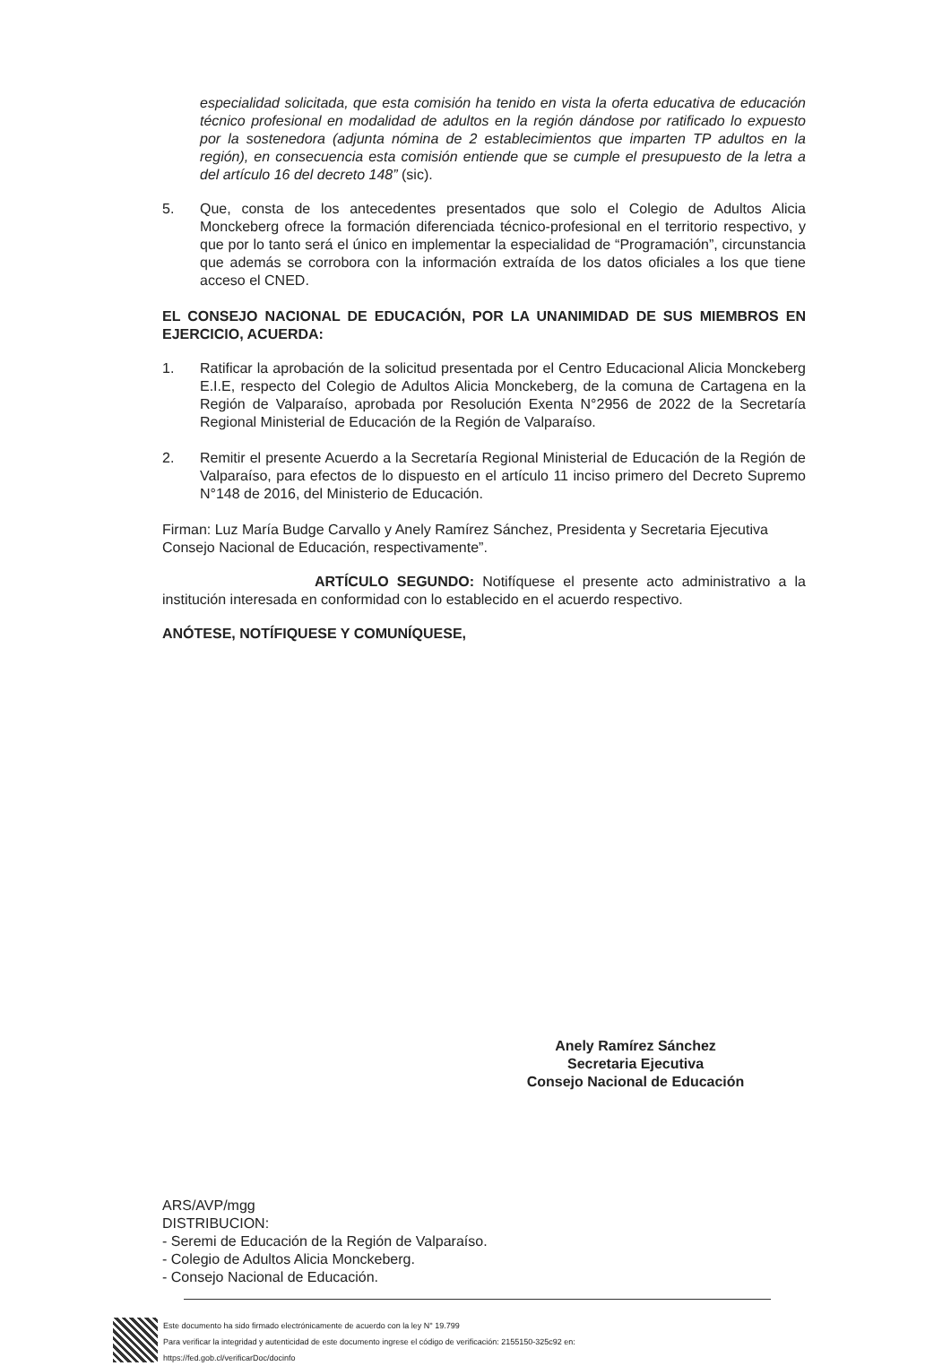especialidad solicitada, que esta comisión ha tenido en vista la oferta educativa de educación técnico profesional en modalidad de adultos en la región dándose por ratificado lo expuesto por la sostenedora (adjunta nómina de 2 establecimientos que imparten TP adultos en la región), en consecuencia esta comisión entiende que se cumple el presupuesto de la letra a del artículo 16 del decreto 148” (sic).
5. Que, consta de los antecedentes presentados que solo el Colegio de Adultos Alicia Monckeberg ofrece la formación diferenciada técnico-profesional en el territorio respectivo, y que por lo tanto será el único en implementar la especialidad de “Programación”, circunstancia que además se corrobora con la información extraída de los datos oficiales a los que tiene acceso el CNED.
EL CONSEJO NACIONAL DE EDUCACIÓN, POR LA UNANIMIDAD DE SUS MIEMBROS EN EJERCICIO, ACUERDA:
1. Ratificar la aprobación de la solicitud presentada por el Centro Educacional Alicia Monckeberg E.I.E, respecto del Colegio de Adultos Alicia Monckeberg, de la comuna de Cartagena en la Región de Valparaíso, aprobada por Resolución Exenta N°2956 de 2022 de la Secretaría Regional Ministerial de Educación de la Región de Valparaíso.
2. Remitir el presente Acuerdo a la Secretaría Regional Ministerial de Educación de la Región de Valparaíso, para efectos de lo dispuesto en el artículo 11 inciso primero del Decreto Supremo N°148 de 2016, del Ministerio de Educación.
Firman: Luz María Budge Carvallo y Anely Ramírez Sánchez, Presidenta y Secretaria Ejecutiva Consejo Nacional de Educación, respectivamente”.
ARTÍCULO SEGUNDO: Notifíquese el presente acto administrativo a la institución interesada en conformidad con lo establecido en el acuerdo respectivo.
ANÓTESE, NOTÍFIQUESE Y COMUNÍQUESE,
Anely Ramírez Sánchez
Secretaria Ejecutiva
Consejo Nacional de Educación
ARS/AVP/mgg
DISTRIBUCION:
- Seremi de Educación de la Región de Valparaíso.
- Colegio de Adultos Alicia Monckeberg.
- Consejo Nacional de Educación.
Este documento ha sido firmado electrónicamente de acuerdo con la ley N° 19.799
Para verificar la integridad y autenticidad de este documento ingrese el código de verificación: 2155150-325c92 en:
https://fed.gob.cl/verificarDoc/docinfo